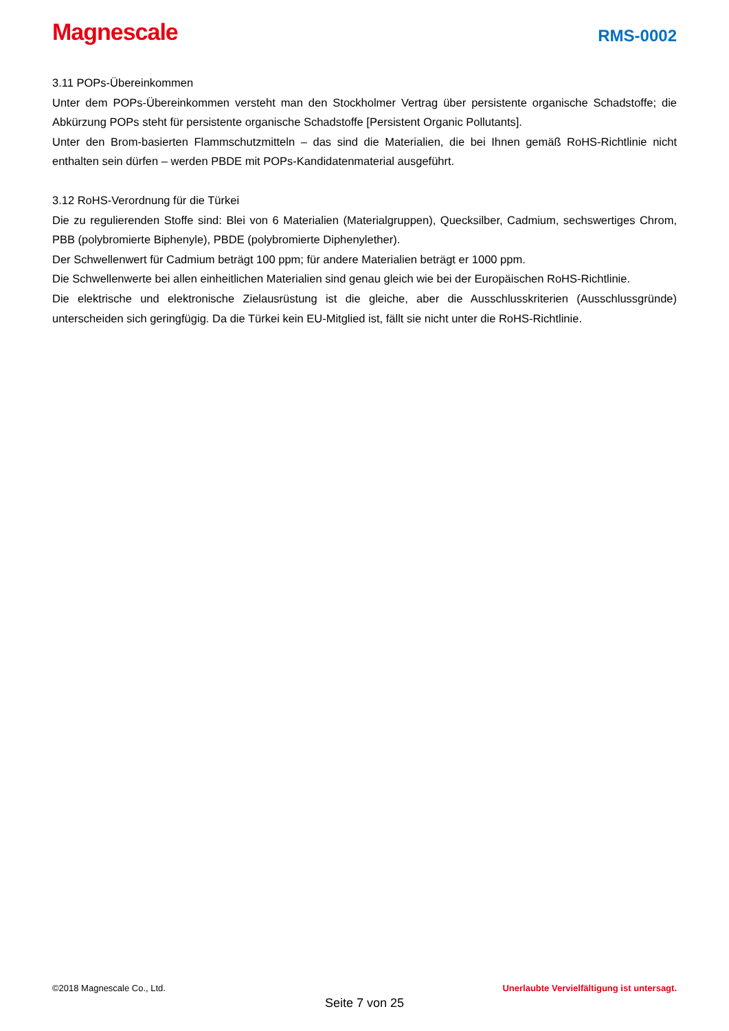Magnescale
RMS-0002
3.11 POPs-Übereinkommen
Unter dem POPs-Übereinkommen versteht man den Stockholmer Vertrag über persistente organische Schadstoffe; die Abkürzung POPs steht für persistente organische Schadstoffe [Persistent Organic Pollutants].
Unter den Brom-basierten Flammschutzmitteln – das sind die Materialien, die bei Ihnen gemäß RoHS-Richtlinie nicht enthalten sein dürfen – werden PBDE mit POPs-Kandidatenmaterial ausgeführt.
3.12 RoHS-Verordnung für die Türkei
Die zu regulierenden Stoffe sind: Blei von 6 Materialien (Materialgruppen), Quecksilber, Cadmium, sechswertiges Chrom, PBB (polybromierte Biphenyle), PBDE (polybromierte Diphenylether).
Der Schwellenwert für Cadmium beträgt 100 ppm; für andere Materialien beträgt er 1000 ppm.
Die Schwellenwerte bei allen einheitlichen Materialien sind genau gleich wie bei der Europäischen RoHS-Richtlinie.
Die elektrische und elektronische Zielausrüstung ist die gleiche, aber die Ausschlusskriterien (Ausschlussgründe) unterscheiden sich geringfügig. Da die Türkei kein EU-Mitglied ist, fällt sie nicht unter die RoHS-Richtlinie.
©2018 Magnescale Co., Ltd. Unerlaubte Vervielfältigung ist untersagt.
Seite 7 von 25